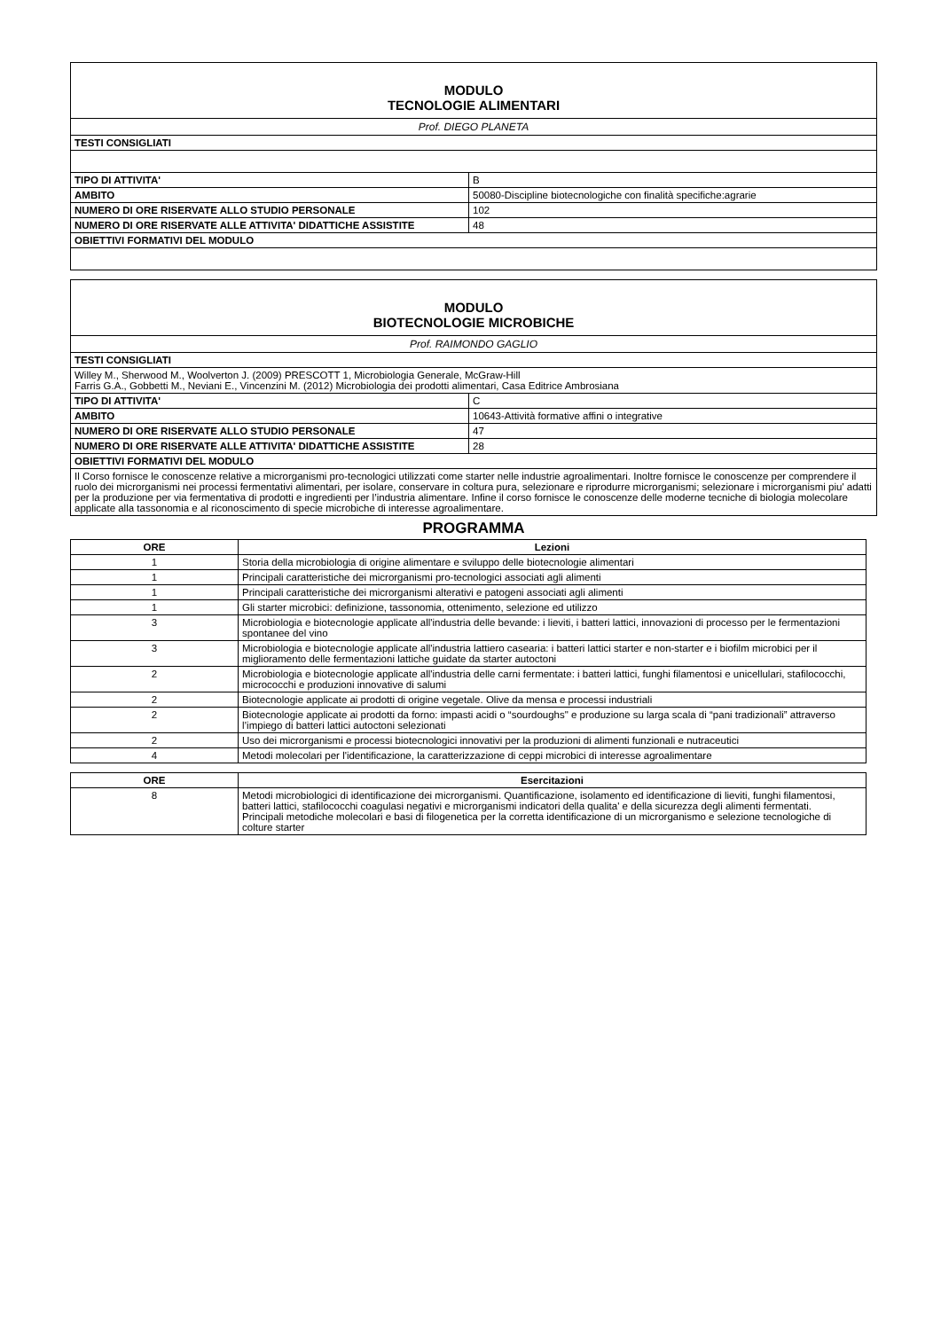| MODULO TECNOLOGIE ALIMENTARI | |
| Prof. DIEGO PLANETA | |
| TESTI CONSIGLIATI | |
| TIPO DI ATTIVITA' | B |
| AMBITO | 50080-Discipline biotecnologiche con finalità specifiche:agrarie |
| NUMERO DI ORE RISERVATE ALLO STUDIO PERSONALE | 102 |
| NUMERO DI ORE RISERVATE ALLE ATTIVITA' DIDATTICHE ASSISTITE | 48 |
| OBIETTIVI FORMATIVI DEL MODULO | |
| MODULO BIOTECNOLOGIE MICROBICHE | |
| Prof. RAIMONDO GAGLIO | |
| TESTI CONSIGLIATI | |
| Willey M., Sherwood M., Woolverton J. (2009) PRESCOTT 1, Microbiologia Generale, McGraw-Hill Farris G.A., Gobbetti M., Neviani E., Vincenzini M. (2012) Microbiologia dei prodotti alimentari, Casa Editrice Ambrosiana | |
| TIPO DI ATTIVITA' | C |
| AMBITO | 10643-Attività formative affini o integrative |
| NUMERO DI ORE RISERVATE ALLO STUDIO PERSONALE | 47 |
| NUMERO DI ORE RISERVATE ALLE ATTIVITA' DIDATTICHE ASSISTITE | 28 |
| OBIETTIVI FORMATIVI DEL MODULO | |
| Il Corso fornisce le conoscenze relative a microrganismi pro-tecnologici utilizzati come starter nelle industrie agroalimentari. Inoltre fornisce le conoscenze per comprendere il ruolo dei microrganismi nei processi fermentativi alimentari, per isolare, conservare in coltura pura, selezionare e riprodurre microrganismi; selezionare i microrganismi piu' adatti per la produzione per via fermentativa di prodotti e ingredienti per l’industria alimentare. Infine il corso fornisce le conoscenze delle moderne tecniche di biologia molecolare applicate alla tassonomia e al riconoscimento di specie microbiche di interesse agroalimentare. | |
PROGRAMMA
| ORE | Lezioni |
| --- | --- |
| 1 | Storia della microbiologia di origine alimentare e sviluppo delle biotecnologie alimentari |
| 1 | Principali caratteristiche dei microrganismi pro-tecnologici associati agli alimenti |
| 1 | Principali caratteristiche dei microrganismi alterativi e patogeni associati agli alimenti |
| 1 | Gli starter microbici: definizione, tassonomia, ottenimento, selezione ed utilizzo |
| 3 | Microbiologia e biotecnologie applicate all'industria delle bevande: i lieviti, i batteri lattici, innovazioni di processo per le fermentazioni spontanee del vino |
| 3 | Microbiologia e biotecnologie applicate all'industria lattiero casearia: i batteri lattici starter e non-starter e i biofilm microbici per il miglioramento delle fermentazioni lattiche guidate da starter autoctoni |
| 2 | Microbiologia e biotecnologie applicate all'industria delle carni fermentate: i batteri lattici, funghi filamentosi e unicellulari, stafilococchi, micrococchi e produzioni innovative di salumi |
| 2 | Biotecnologie applicate ai prodotti di origine vegetale. Olive da mensa e processi industriali |
| 2 | Biotecnologie applicate ai prodotti da forno: impasti acidi o “sourdoughs" e produzione su larga scala di “pani tradizionali” attraverso l’impiego di batteri lattici autoctoni selezionati |
| 2 | Uso dei microrganismi e processi biotecnologici innovativi per la produzioni di alimenti funzionali e nutraceutici |
| 4 | Metodi molecolari per l'identificazione, la caratterizzazione di ceppi microbici di interesse agroalimentare |
| ORE | Esercitazioni |
| --- | --- |
| 8 | Metodi microbiologici di identificazione dei microrganismi. Quantificazione, isolamento ed identificazione di lieviti, funghi filamentosi, batteri lattici, stafilococchi coagulasi negativi e microrganismi indicatori della qualita' e della sicurezza degli alimenti fermentati. Principali metodiche molecolari e basi di filogenetica per la corretta identificazione di un microrganismo e selezione tecnologiche di colture starter |